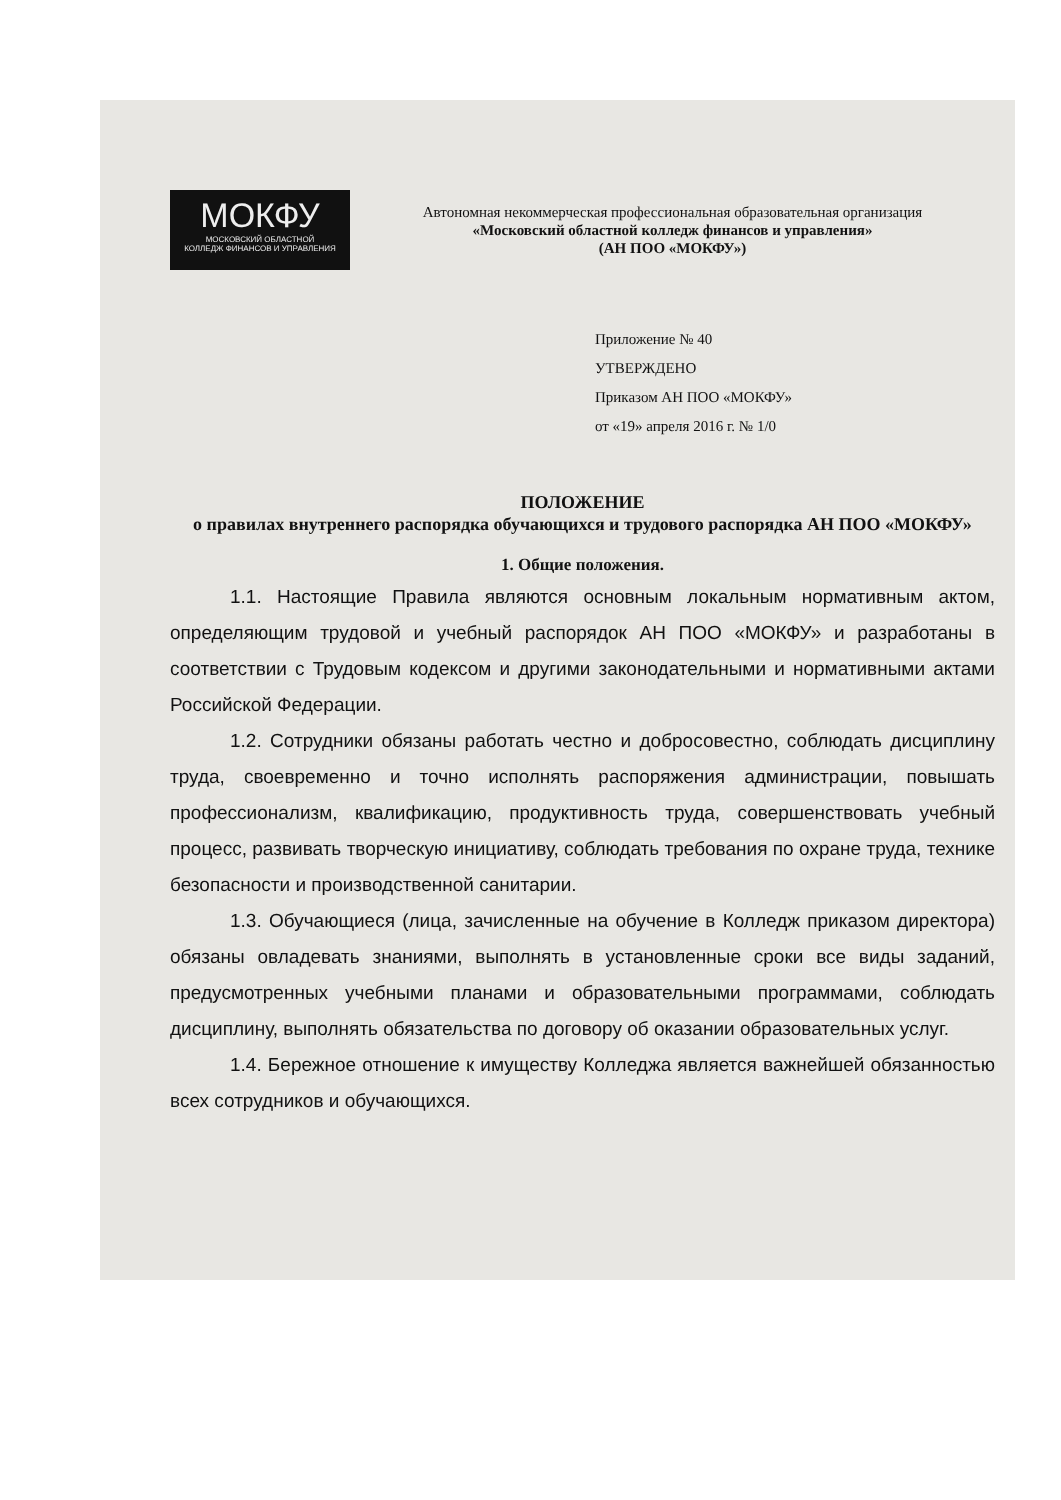МОКФУ
МОСКОВСКИЙ ОБЛАСТНОЙ
КОЛЛЕДЖ ФИНАНСОВ И УПРАВЛЕНИЯ
Автономная некоммерческая профессиональная образовательная организация
«Московский областной колледж финансов и управления»
(АН ПОО «МОКФУ»)
Приложение № 40
УТВЕРЖДЕНО
Приказом АН ПОО «МОКФУ»
от «19» апреля 2016 г. № 1/0
ПОЛОЖЕНИЕ
о правилах внутреннего распорядка обучающихся и трудового распорядка АН ПОО «МОКФУ»
1. Общие положения.
1.1. Настоящие Правила являются основным локальным нормативным актом, определяющим трудовой и учебный распорядок АН ПОО «МОКФУ» и разработаны в соответствии с Трудовым кодексом и другими законодательными и нормативными актами Российской Федерации.
1.2. Сотрудники обязаны работать честно и добросовестно, соблюдать дисциплину труда, своевременно и точно исполнять распоряжения администрации, повышать профессионализм, квалификацию, продуктивность труда, совершенствовать учебный процесс, развивать творческую инициативу, соблюдать требования по охране труда, технике безопасности и производственной санитарии.
1.3. Обучающиеся (лица, зачисленные на обучение в Колледж приказом директора) обязаны овладевать знаниями, выполнять в установленные сроки все виды заданий, предусмотренных учебными планами и образовательными программами, соблюдать дисциплину, выполнять обязательства по договору об оказании образовательных услуг.
1.4. Бережное отношение к имуществу Колледжа является важнейшей обязанностью всех сотрудников и обучающихся.